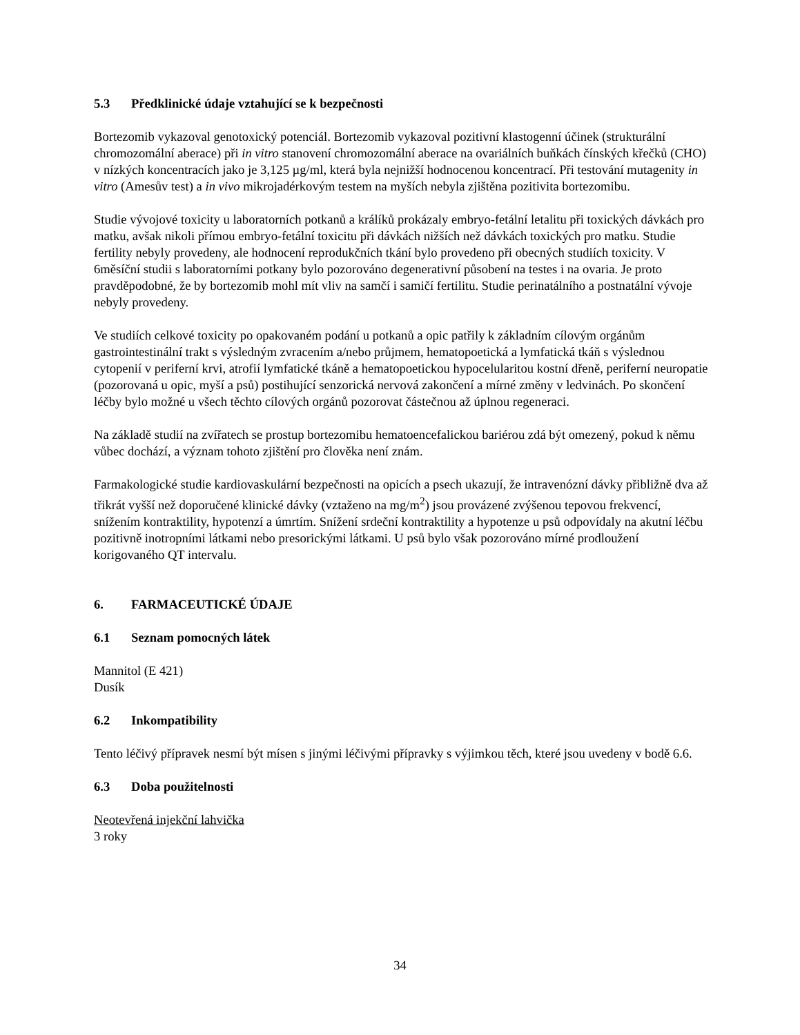5.3 Předklinické údaje vztahující se k bezpečnosti
Bortezomib vykazoval genotoxický potenciál. Bortezomib vykazoval pozitivní klastogenní účinek (strukturální chromozomální aberace) při in vitro stanovení chromozomální aberace na ovariálních buňkách čínských křečků (CHO) v nízkých koncentracích jako je 3,125 µg/ml, která byla nejnižší hodnocenou koncentrací. Při testování mutagenity in vitro (Amesův test) a in vivo mikrojadérkovým testem na myších nebyla zjištěna pozitivita bortezomibu.
Studie vývojové toxicity u laboratorních potkanů a králíků prokázaly embryo-fetální letalitu při toxických dávkách pro matku, avšak nikoli přímou embryo-fetální toxicitu při dávkách nižších než dávkách toxických pro matku. Studie fertility nebyly provedeny, ale hodnocení reprodukčních tkání bylo provedeno při obecných studiích toxicity. V 6měsíční studii s laboratorními potkany bylo pozorováno degenerativní působení na testes i na ovaria. Je proto pravděpodobné, že by bortezomib mohl mít vliv na samčí i samičí fertilitu. Studie perinatálního a postnatální vývoje nebyly provedeny.
Ve studiích celkové toxicity po opakovaném podání u potkanů a opic patřily k základním cílovým orgánům gastrointestinální trakt s výsledným zvracením a/nebo průjmem, hematopoetická a lymfatická tkáň s výslednou cytopenií v periferní krvi, atrofií lymfatické tkáně a hematopoetickou hypocelularitou kostní dřeně, periferní neuropatie (pozorovaná u opic, myší a psů) postihující senzorická nervová zakončení a mírné změny v ledvinách. Po skončení léčby bylo možné u všech těchto cílových orgánů pozorovat částečnou až úplnou regeneraci.
Na základě studií na zvířatech se prostup bortezomibu hematoencefalickou bariérou zdá být omezený, pokud k němu vůbec dochází, a význam tohoto zjištění pro člověka není znám.
Farmakologické studie kardiovaskulární bezpečnosti na opicích a psech ukazují, že intravenózní dávky přibližně dva až třikrát vyšší než doporučené klinické dávky (vztaženo na mg/m<sup>2</sup>) jsou provázené zvýšenou tepovou frekvencí, snížením kontraktility, hypotenzí a úmrtím. Snížení srdeční kontraktility a hypotenze u psů odpovídaly na akutní léčbu pozitivně inotropními látkami nebo presorickými látkami. U psů bylo však pozorováno mírné prodloužení korigovaného QT intervalu.
6. FARMACEUTICKÉ ÚDAJE
6.1 Seznam pomocných látek
Mannitol (E 421)
Dusík
6.2 Inkompatibility
Tento léčivý přípravek nesmí být mísen s jinými léčivými přípravky s výjimkou těch, které jsou uvedeny v bodě 6.6.
6.3 Doba použitelnosti
Neotevřená injekční lahvička
3 roky
34